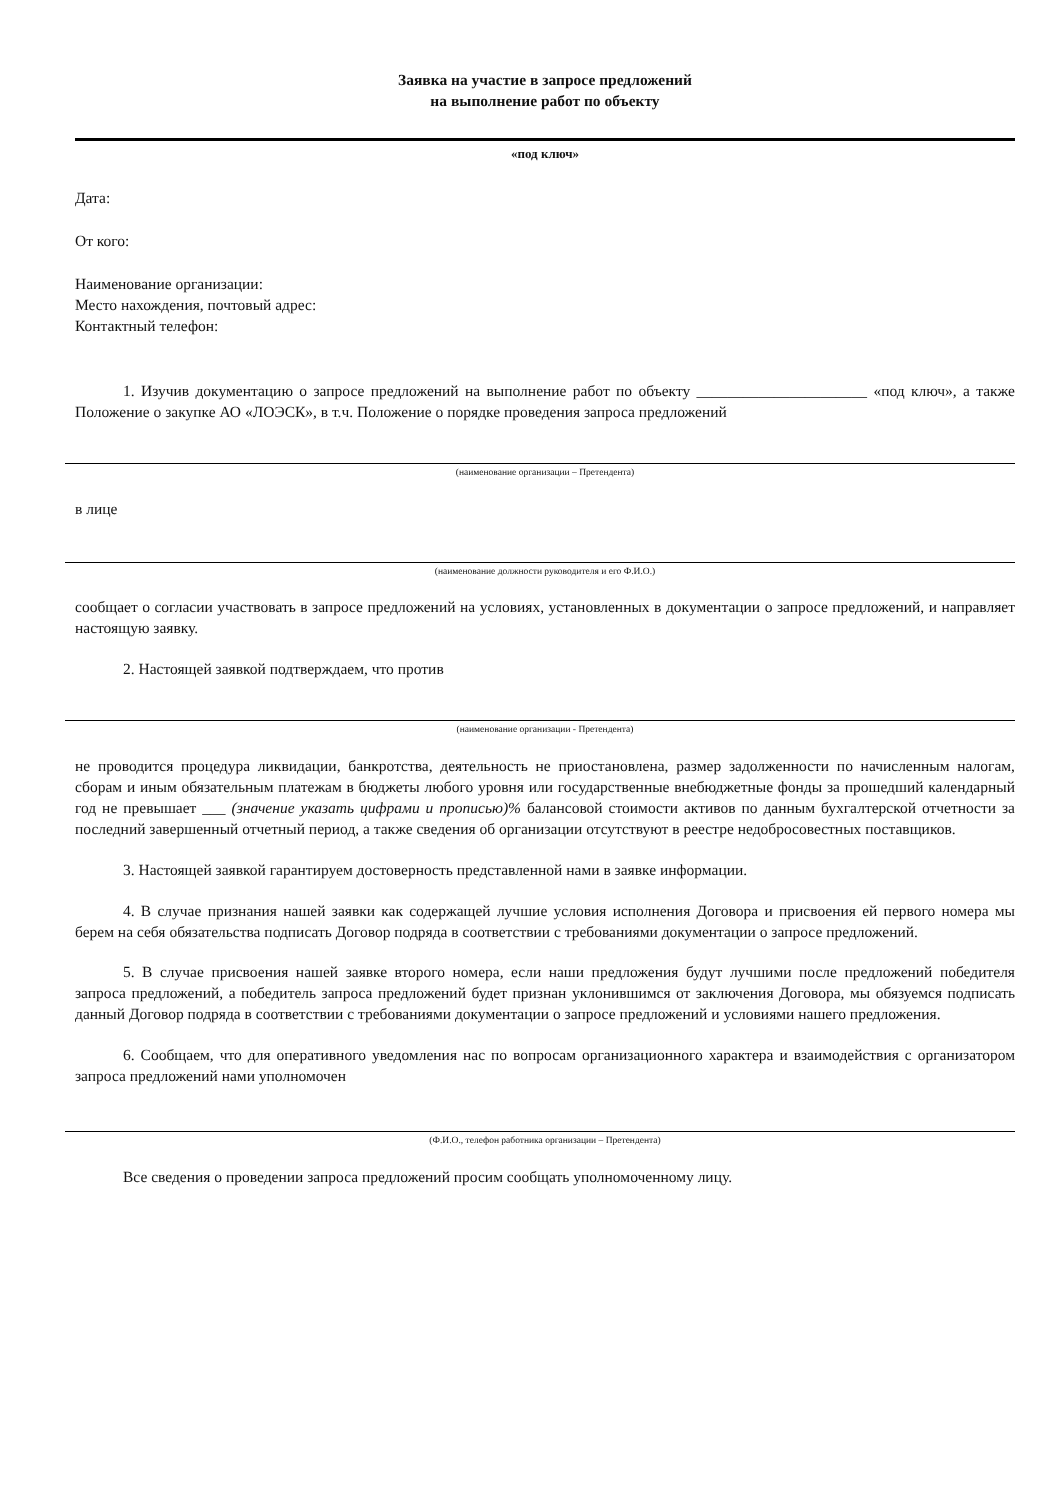Заявка на участие в запросе предложений
на выполнение работ по объекту
«под ключ»
Дата:
От кого:
Наименование организации:
Место нахождения, почтовый адрес:
Контактный телефон:
1. Изучив документацию о запросе предложений на выполнение работ по объекту ______________________ «под ключ», а также Положение о закупке АО «ЛОЭСК», в т.ч. Положение о порядке проведения запроса предложений
(наименование организации – Претендента)
в лице
(наименование должности руководителя и его Ф.И.О.)
сообщает о согласии участвовать в запросе предложений на условиях, установленных в документации о запросе предложений, и направляет настоящую заявку.
2. Настоящей заявкой подтверждаем, что против
(наименование организации - Претендента)
не проводится процедура ликвидации, банкротства, деятельность не приостановлена, размер задолженности по начисленным налогам, сборам и иным обязательным платежам в бюджеты любого уровня или государственные внебюджетные фонды за прошедший календарный год не превышает ___ (значение указать цифрами и прописью)% балансовой стоимости активов по данным бухгалтерской отчетности за последний завершенный отчетный период, а также сведения об организации отсутствуют в реестре недобросовестных поставщиков.
3. Настоящей заявкой гарантируем достоверность представленной нами в заявке информации.
4. В случае признания нашей заявки как содержащей лучшие условия исполнения Договора и присвоения ей первого номера мы берем на себя обязательства подписать Договор подряда в соответствии с требованиями документации о запросе предложений.
5. В случае присвоения нашей заявке второго номера, если наши предложения будут лучшими после предложений победителя запроса предложений, а победитель запроса предложений будет признан уклонившимся от заключения Договора, мы обязуемся подписать данный Договор подряда в соответствии с требованиями документации о запросе предложений и условиями нашего предложения.
6. Сообщаем, что для оперативного уведомления нас по вопросам организационного характера и взаимодействия с организатором запроса предложений нами уполномочен
(Ф.И.О., телефон работника организации – Претендента)
Все сведения о проведении запроса предложений просим сообщать уполномоченному лицу.